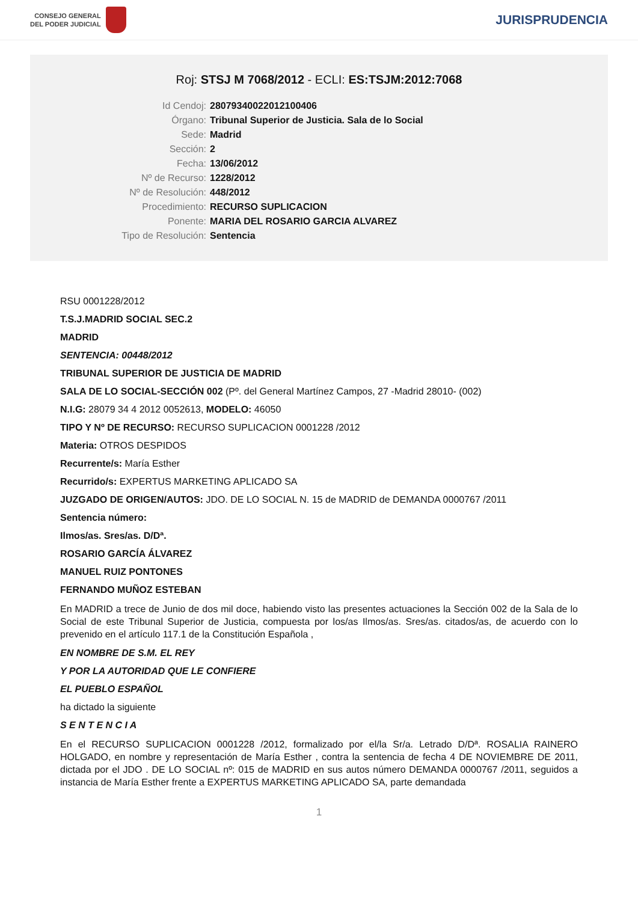CONSEJO GENERAL
DEL PODER JUDICIAL
JURISPRUDENCIA
Roj: STSJ M 7068/2012 - ECLI: ES:TSJM:2012:7068
| Id Cendoj: | 28079340022012100406 |
| Órgano: | Tribunal Superior de Justicia. Sala de lo Social |
| Sede: | Madrid |
| Sección: | 2 |
| Fecha: | 13/06/2012 |
| Nº de Recurso: | 1228/2012 |
| Nº de Resolución: | 448/2012 |
| Procedimiento: | RECURSO SUPLICACION |
| Ponente: | MARIA DEL ROSARIO GARCIA ALVAREZ |
| Tipo de Resolución: | Sentencia |
RSU 0001228/2012
T.S.J.MADRID SOCIAL SEC.2
MADRID
SENTENCIA: 00448/2012
TRIBUNAL SUPERIOR DE JUSTICIA DE MADRID
SALA DE LO SOCIAL-SECCIÓN 002 (Pº. del General Martínez Campos, 27 -Madrid 28010- (002)
N.I.G: 28079 34 4 2012 0052613, MODELO: 46050
TIPO Y Nº DE RECURSO: RECURSO SUPLICACION 0001228 /2012
Materia: OTROS DESPIDOS
Recurrente/s: María Esther
Recurrido/s: EXPERTUS MARKETING APLICADO SA
JUZGADO DE ORIGEN/AUTOS: JDO. DE LO SOCIAL N. 15 de MADRID de DEMANDA 0000767 /2011
Sentencia número:
Ilmos/as. Sres/as. D/Dª.
ROSARIO GARCÍA ÁLVAREZ
MANUEL RUIZ PONTONES
FERNANDO MUÑOZ ESTEBAN
En MADRID a trece de Junio de dos mil doce, habiendo visto las presentes actuaciones la Sección 002 de la Sala de lo Social de este Tribunal Superior de Justicia, compuesta por los/as Ilmos/as. Sres/as. citados/as, de acuerdo con lo prevenido en el artículo 117.1 de la Constitución Española ,
EN NOMBRE DE S.M. EL REY
Y POR LA AUTORIDAD QUE LE CONFIERE
EL PUEBLO ESPAÑOL
ha dictado la siguiente
S E N T E N C I A
En el RECURSO SUPLICACION 0001228 /2012, formalizado por el/la Sr/a. Letrado D/Dª. ROSALIA RAINERO HOLGADO, en nombre y representación de María Esther , contra la sentencia de fecha 4 DE NOVIEMBRE DE 2011, dictada por el JDO . DE LO SOCIAL nº: 015 de MADRID en sus autos número DEMANDA 0000767 /2011, seguidos a instancia de María Esther frente a EXPERTUS MARKETING APLICADO SA, parte demandada
1